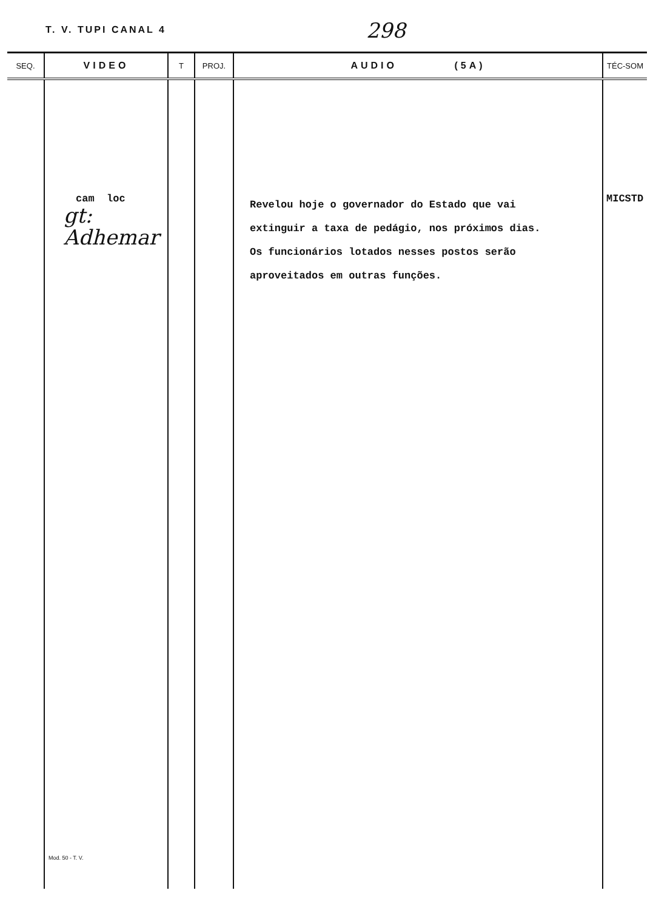T. V. TUPI CANAL 4 298
| SEQ. | VIDEO | T | PROJ. | AUDIO (5A) | TÉC-SOM |
| --- | --- | --- | --- | --- | --- |
| | cam loc gt: Adhemar Mod. 50 - T. V. | | | Revelou hoje o governador do Estado que vai extinguir a taxa de pedágio, nos próximos dias. Os funcionários lotados nesses postos serão aproveitados em outras funções. | MICSTD |